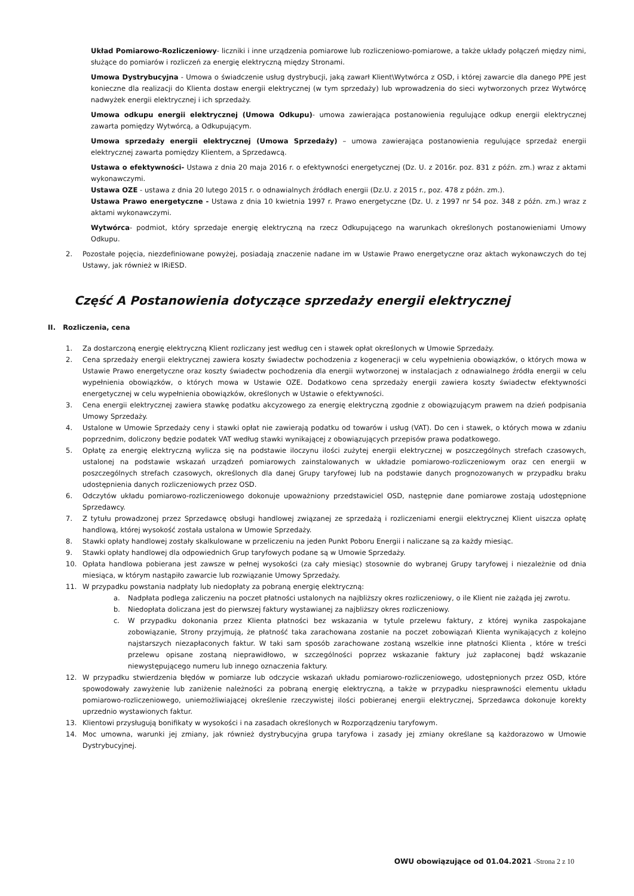Układ Pomiarowo-Rozliczeniowy- liczniki i inne urządzenia pomiarowe lub rozliczeniowo-pomiarowe, a także układy połączeń między nimi, służące do pomiarów i rozliczeń za energię elektryczną między Stronami.
Umowa Dystrybucyjna - Umowa o świadczenie usług dystrybucji, jaką zawarł Klient\Wytwórca z OSD, i której zawarcie dla danego PPE jest konieczne dla realizacji do Klienta dostaw energii elektrycznej (w tym sprzedaży) lub wprowadzenia do sieci wytworzonych przez Wytwórcę nadwyżek energii elektrycznej i ich sprzedaży.
Umowa odkupu energii elektrycznej (Umowa Odkupu)- umowa zawierająca postanowienia regulujące odkup energii elektrycznej zawarta pomiędzy Wytwórcą, a Odkupującym.
Umowa sprzedaży energii elektrycznej (Umowa Sprzedaży) – umowa zawierająca postanowienia regulujące sprzedaż energii elektrycznej zawarta pomiędzy Klientem, a Sprzedawcą.
Ustawa o efektywności- Ustawa z dnia 20 maja 2016 r. o efektywności energetycznej (Dz. U. z 2016r. poz. 831 z późn. zm.) wraz z aktami wykonawczymi.
Ustawa OZE - ustawa z dnia 20 lutego 2015 r. o odnawialnych źródłach energii (Dz.U. z 2015 r., poz. 478 z późn. zm.).
Ustawa Prawo energetyczne - Ustawa z dnia 10 kwietnia 1997 r. Prawo energetyczne (Dz. U. z 1997 nr 54 poz. 348 z późn. zm.) wraz z aktami wykonawczymi.
Wytwórca- podmiot, który sprzedaje energię elektryczną na rzecz Odkupującego na warunkach określonych postanowieniami Umowy Odkupu.
2. Pozostałe pojęcia, niezdefiniowane powyżej, posiadają znaczenie nadane im w Ustawie Prawo energetyczne oraz aktach wykonawczych do tej Ustawy, jak również w IRiESD.
Część A Postanowienia dotyczące sprzedaży energii elektrycznej
II. Rozliczenia, cena
1. Za dostarczoną energię elektryczną Klient rozliczany jest według cen i stawek opłat określonych w Umowie Sprzedaży.
2. Cena sprzedaży energii elektrycznej zawiera koszty świadectw pochodzenia z kogeneracji w celu wypełnienia obowiązków, o których mowa w Ustawie Prawo energetyczne oraz koszty świadectw pochodzenia dla energii wytworzonej w instalacjach z odnawialnego źródła energii w celu wypełnienia obowiązków, o których mowa w Ustawie OZE. Dodatkowo cena sprzedaży energii zawiera koszty świadectw efektywności energetycznej w celu wypełnienia obowiązków, określonych w Ustawie o efektywności.
3. Cena energii elektrycznej zawiera stawkę podatku akcyzowego za energię elektryczną zgodnie z obowiązującym prawem na dzień podpisania Umowy Sprzedaży.
4. Ustalone w Umowie Sprzedaży ceny i stawki opłat nie zawierają podatku od towarów i usług (VAT). Do cen i stawek, o których mowa w zdaniu poprzednim, doliczony będzie podatek VAT według stawki wynikającej z obowiązujących przepisów prawa podatkowego.
5. Opłatę za energię elektryczną wylicza się na podstawie iloczynu ilości zużytej energii elektrycznej w poszczególnych strefach czasowych, ustalonej na podstawie wskazań urządzeń pomiarowych zainstalowanych w układzie pomiarowo-rozliczeniowym oraz cen energii w poszczególnych strefach czasowych, określonych dla danej Grupy taryfowej lub na podstawie danych prognozowanych w przypadku braku udostępnienia danych rozliczeniowych przez OSD.
6. Odczytów układu pomiarowo-rozliczeniowego dokonuje upoważniony przedstawiciel OSD, następnie dane pomiarowe zostają udostępnione Sprzedawcy.
7. Z tytułu prowadzonej przez Sprzedawcę obsługi handlowej związanej ze sprzedażą i rozliczeniami energii elektrycznej Klient uiszcza opłatę handlową, której wysokość została ustalona w Umowie Sprzedaży.
8. Stawki opłaty handlowej zostały skalkulowane w przeliczeniu na jeden Punkt Poboru Energii i naliczane są za każdy miesiąc.
9. Stawki opłaty handlowej dla odpowiednich Grup taryfowych podane są w Umowie Sprzedaży.
10. Opłata handlowa pobierana jest zawsze w pełnej wysokości (za cały miesiąc) stosownie do wybranej Grupy taryfowej i niezależnie od dnia miesiąca, w którym nastąpiło zawarcie lub rozwiązanie Umowy Sprzedaży.
11. W przypadku powstania nadpłaty lub niedopłaty za pobraną energię elektryczną:
a. Nadpłata podlega zaliczeniu na poczet płatności ustalonych na najbliższy okres rozliczeniowy, o ile Klient nie zażąda jej zwrotu.
b. Niedopłata doliczana jest do pierwszej faktury wystawianej za najbliższy okres rozliczeniowy.
c. W przypadku dokonania przez Klienta płatności bez wskazania w tytule przelewu faktury, z której wynika zaspokajane zobowiązanie, Strony przyjmują, że płatność taka zarachowana zostanie na poczet zobowiązań Klienta wynikających z kolejno najstarszych niezapłaconych faktur. W taki sam sposób zarachowane zostaną wszelkie inne płatności Klienta , które w treści przelewu opisane zostaną nieprawidłowo, w szczególności poprzez wskazanie faktury już zapłaconej bądź wskazanie niewystępującego numeru lub innego oznaczenia faktury.
12. W przypadku stwierdzenia błędów w pomiarze lub odczycie wskazań układu pomiarowo-rozliczeniowego, udostępnionych przez OSD, które spowodowały zawyżenie lub zaniżenie należności za pobraną energię elektryczną, a także w przypadku niesprawności elementu układu pomiarowo-rozliczeniowego, uniemożliwiającej określenie rzeczywistej ilości pobieranej energii elektrycznej, Sprzedawca dokonuje korekty uprzednio wystawionych faktur.
13. Klientowi przysługują bonifikaty w wysokości i na zasadach określonych w Rozporządzeniu taryfowym.
14. Moc umowna, warunki jej zmiany, jak również dystrybucyjna grupa taryfowa i zasady jej zmiany określane są każdorazowo w Umowie Dystrybucyjnej.
OWU obowiązujące od 01.04.2021 -Strona 2 z 10